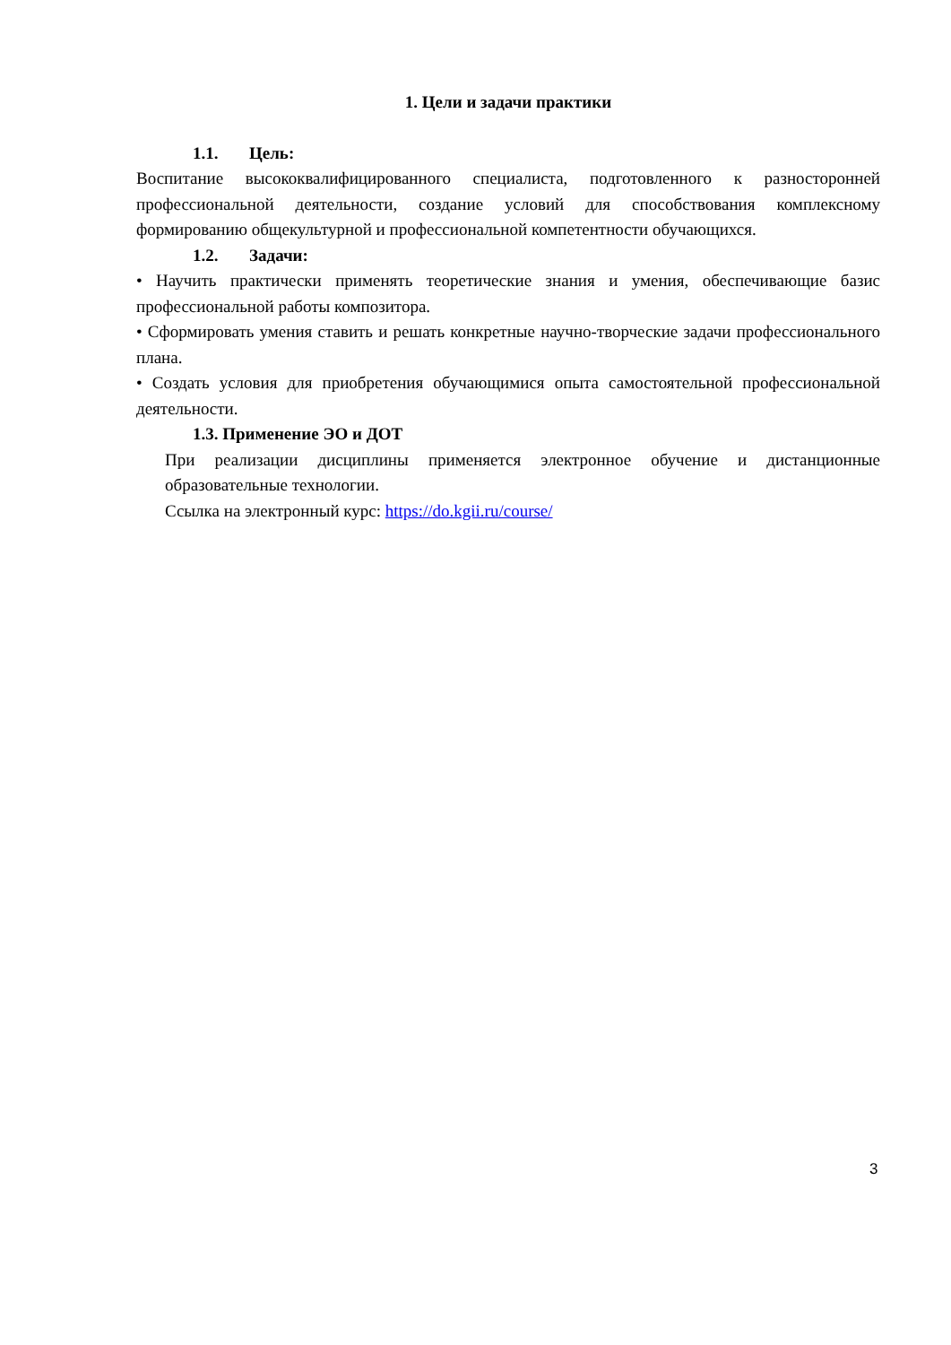1. Цели и задачи практики
1.1. Цель:
Воспитание высококвалифицированного специалиста, подготовленного к разносторонней профессиональной деятельности, создание условий для способствования комплексному формированию общекультурной и профессиональной компетентности обучающихся.
1.2. Задачи:
• Научить практически применять теоретические знания и умения, обеспечивающие базис профессиональной работы композитора.
• Сформировать умения ставить и решать конкретные научно-творческие задачи профессионального плана.
• Создать условия для приобретения обучающимися опыта самостоятельной профессиональной деятельности.
1.3. Применение ЭО и ДОТ
При реализации дисциплины применяется электронное обучение и дистанционные образовательные технологии.
Ссылка на электронный курс: https://do.kgii.ru/course/
3